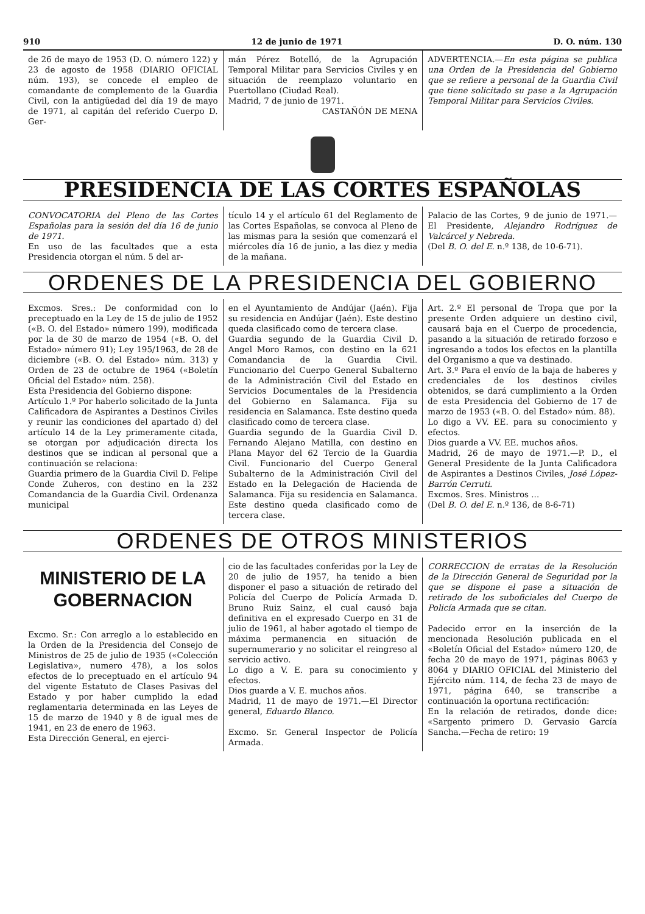910 12 de junio de 1971 D. O. núm. 130
de 26 de mayo de 1953 (D. O. número 122) y 23 de agosto de 1958 (DIARIO OFICIAL núm. 193), se concede el empleo de comandante de complemento de la Guardia Civil, con la antigüedad del día 19 de mayo de 1971, al capitán del referido Cuerpo D. Ger-
mán Pérez Botelló, de la Agrupación Temporal Militar para Servicios Civiles y en situación de reemplazo voluntario en Puertollano (Ciudad Real).
Madrid, 7 de junio de 1971.
CASTAÑÓN DE MENA
ADVERTENCIA.—En esta página se publica una Orden de la Presidencia del Gobierno que se refiere a personal de la Guardia Civil que tiene solicitado su pase a la Agrupación Temporal Militar para Servicios Civiles.
PRESIDENCIA DE LAS CORTES ESPAÑOLAS
CONVOCATORIA del Pleno de las Cortes Españolas para la sesión del día 16 de junio de 1971.
En uso de las facultades que a esta Presidencia otorgan el núm. 5 del ar-
tículo 14 y el artículo 61 del Reglamento de las Cortes Españolas, se convoca al Pleno de las mismas para la sesión que comenzará el miércoles día 16 de junio, a las diez y media de la mañana.
Palacio de las Cortes, 9 de junio de 1971.—El Presidente, Alejandro Rodríguez de Valcárcel y Nebreda.
(Del B. O. del E. n.º 138, de 10-6-71).
ORDENES DE LA PRESIDENCIA DEL GOBIERNO
Excmos. Sres.: De conformidad con lo preceptuado en la Ley de 15 de julio de 1952 («B. O. del Estado» número 199), modificada por la de 30 de marzo de 1954 («B. O. del Estado» número 91); Ley 195/1963, de 28 de diciembre («B. O. del Estado» núm. 313) y Orden de 23 de octubre de 1964 («Boletín Oficial del Estado» núm. 258).
Esta Presidencia del Gobierno dispone:
Artículo 1.º Por haberlo solicitado de la Junta Calificadora de Aspirantes a Destinos Civiles y reunir las condiciones del apartado d) del artículo 14 de la Ley primeramente citada, se otorgan por adjudicación directa los destinos que se indican al personal que a continuación se relaciona:
Guardia primero de la Guardia Civil D. Felipe Conde Zuheros, con destino en la 232 Comandancia de la Guardia Civil. Ordenanza municipal
en el Ayuntamiento de Andújar (Jaén). Fija su residencia en Andújar (Jaén). Este destino queda clasificado como de tercera clase.
Guardia segundo de la Guardia Civil D. Angel Moro Ramos, con destino en la 621 Comandancia de la Guardia Civil. Funcionario del Cuerpo General Subalterno de la Administración Civil del Estado en Servicios Documentales de la Presidencia del Gobierno en Salamanca. Fija su residencia en Salamanca. Este destino queda clasificado como de tercera clase.
Guardia segundo de la Guardia Civil D. Fernando Alejano Matilla, con destino en Plana Mayor del 62 Tercio de la Guardia Civil. Funcionario del Cuerpo General Subalterno de la Administración Civil del Estado en la Delegación de Hacienda de Salamanca. Fija su residencia en Salamanca. Este destino queda clasificado como de tercera clase.
Art. 2.º El personal de Tropa que por la presente Orden adquiere un destino civil, causará baja en el Cuerpo de procedencia, pasando a la situación de retirado forzoso e ingresando a todos los efectos en la plantilla del Organismo a que va destinado.
Art. 3.º Para el envío de la baja de haberes y credenciales de los destinos civiles obtenidos, se dará cumplimiento a la Orden de esta Presidencia del Gobierno de 17 de marzo de 1953 («B. O. del Estado» núm. 88).
Lo digo a VV. EE. para su conocimiento y efectos.
Dios guarde a VV. EE. muchos años.
Madrid, 26 de mayo de 1971.—P. D., el General Presidente de la Junta Calificadora de Aspirantes a Destinos Civiles, José López-Barrón Cerruti.
Excmos. Sres. Ministros ...
(Del B. O. del E. n.º 136, de 8-6-71)
ORDENES DE OTROS MINISTERIOS
MINISTERIO DE LA
GOBERNACION
Excmo. Sr.: Con arreglo a lo establecido en la Orden de la Presidencia del Consejo de Ministros de 25 de julio de 1935 («Colección Legislativa», numero 478), a los solos efectos de lo preceptuado en el artículo 94 del vigente Estatuto de Clases Pasivas del Estado y por haber cumplido la edad reglamentaria determinada en las Leyes de 15 de marzo de 1940 y 8 de igual mes de 1941, en 23 de enero de 1963.
Esta Dirección General, en ejerci-
cio de las facultades conferidas por la Ley de 20 de julio de 1957, ha tenido a bien disponer el paso a situación de retirado del Policía del Cuerpo de Policía Armada D. Bruno Ruiz Sainz, el cual causó baja definitiva en el expresado Cuerpo en 31 de julio de 1961, al haber agotado el tiempo de máxima permanencia en situación de supernumerario y no solicitar el reingreso al servicio activo.
Lo digo a V. E. para su conocimiento y efectos.
Dios guarde a V. E. muchos años.
Madrid, 11 de mayo de 1971.—El Director general, Eduardo Blanco.
Excmo. Sr. General Inspector de Policía Armada.
CORRECCION de erratas de la Resolución de la Dirección General de Seguridad por la que se dispone el pase a situación de retirado de los suboficiales del Cuerpo de Policía Armada que se citan.
Padecido error en la inserción de la mencionada Resolución publicada en el «Boletín Oficial del Estado» número 120, de fecha 20 de mayo de 1971, páginas 8063 y 8064 y DIARIO OFICIAL del Ministerio del Ejército núm. 114, de fecha 23 de mayo de 1971, página 640, se transcribe a continuación la oportuna rectificación:
En la relación de retirados, donde dice: «Sargento primero D. Gervasio García Sancha.—Fecha de retiro: 19